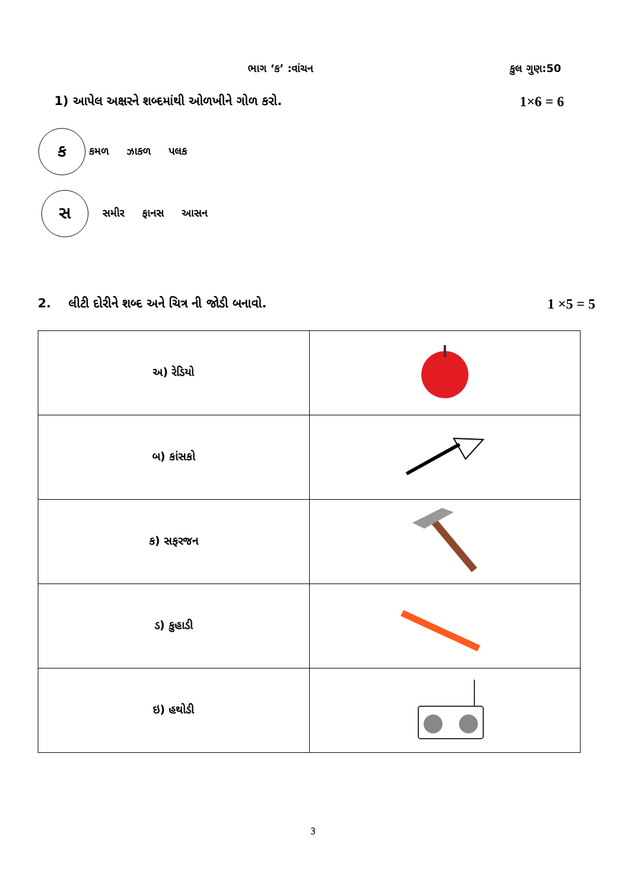ભાગ ‘ક’ :વાંચન કુલ ગુણ:50
1) આપેલ અક્ષરને શબ્દમાંથી ઓળખીને ગોળ કરો. 1×6 = 6
ક
કમળ ઝાકળ પલક
સ
સમીર ફાનસ આસન
2. લીટી દોરીને શબ્દ અને ચિત્ર ની જોડી બનાવો. 1 ×5 = 5
| અ) રેડિયો | |
| બ) કાંસકો | |
| ક) સફરજન | |
| ડ) કુહાડી | |
| ઇ) હથોડી | |
3